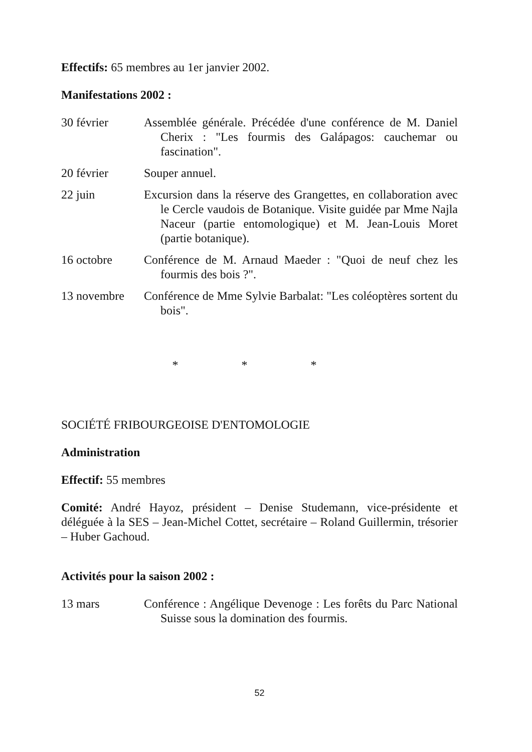Effectifs: 65 membres au 1er janvier 2002.
Manifestations 2002 :
30 février Assemblée générale. Précédée d'une conférence de M. Daniel Cherix : "Les fourmis des Galápagos: cauchemar ou fascination".
20 février Souper annuel.
22 juin Excursion dans la réserve des Grangettes, en collaboration avec le Cercle vaudois de Botanique. Visite guidée par Mme Najla Naceur (partie entomologique) et M. Jean-Louis Moret (partie botanique).
16 octobre Conférence de M. Arnaud Maeder : "Quoi de neuf chez les fourmis des bois ?".
13 novembre Conférence de Mme Sylvie Barbalat: "Les coléoptères sortent du bois".
* * *
SOCIÉTÉ FRIBOURGEOISE D'ENTOMOLOGIE
Administration
Effectif: 55 membres
Comité: André Hayoz, président – Denise Studemann, vice-présidente et déléguée à la SES – Jean-Michel Cottet, secrétaire – Roland Guillermin, trésorier – Huber Gachoud.
Activités pour la saison 2002 :
13 mars Conférence : Angélique Devenoge : Les forêts du Parc National Suisse sous la domination des fourmis.
52